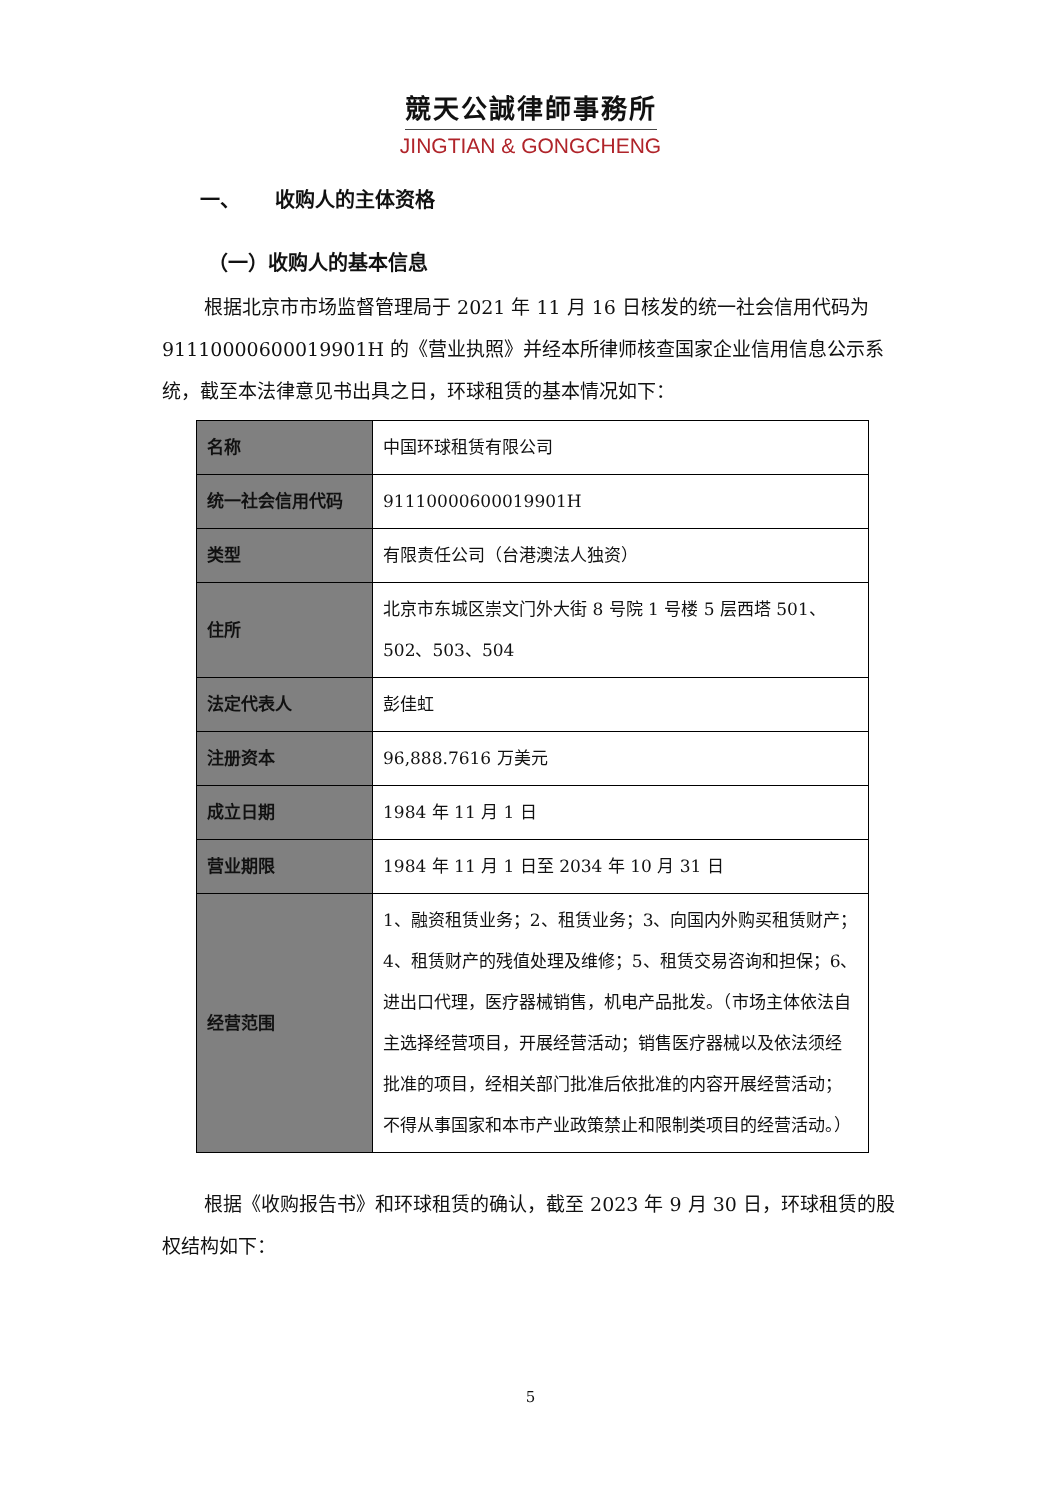競天公誠律師事務所
JINGTIAN & GONGCHENG
一、 收购人的主体资格
（一）收购人的基本信息
根据北京市市场监督管理局于 2021 年 11 月 16 日核发的统一社会信用代码为 91110000600019901H 的《营业执照》并经本所律师核查国家企业信用信息公示系统，截至本法律意见书出具之日，环球租赁的基本情况如下：
| 名称 | 中国环球租赁有限公司 |
| 统一社会信用代码 | 91110000600019901H |
| 类型 | 有限责任公司（台港澳法人独资） |
| 住所 | 北京市东城区崇文门外大街 8 号院 1 号楼 5 层西塔 501、502、503、504 |
| 法定代表人 | 彭佳虹 |
| 注册资本 | 96,888.7616 万美元 |
| 成立日期 | 1984 年 11 月 1 日 |
| 营业期限 | 1984 年 11 月 1 日至 2034 年 10 月 31 日 |
| 经营范围 | 1、融资租赁业务；2、租赁业务；3、向国内外购买租赁财产；4、租赁财产的残值处理及维修；5、租赁交易咨询和担保；6、进出口代理，医疗器械销售，机电产品批发。（市场主体依法自主选择经营项目，开展经营活动；销售医疗器械以及依法须经批准的项目，经相关部门批准后依批准的内容开展经营活动；不得从事国家和本市产业政策禁止和限制类项目的经营活动。） |
根据《收购报告书》和环球租赁的确认，截至 2023 年 9 月 30 日，环球租赁的股权结构如下：
5